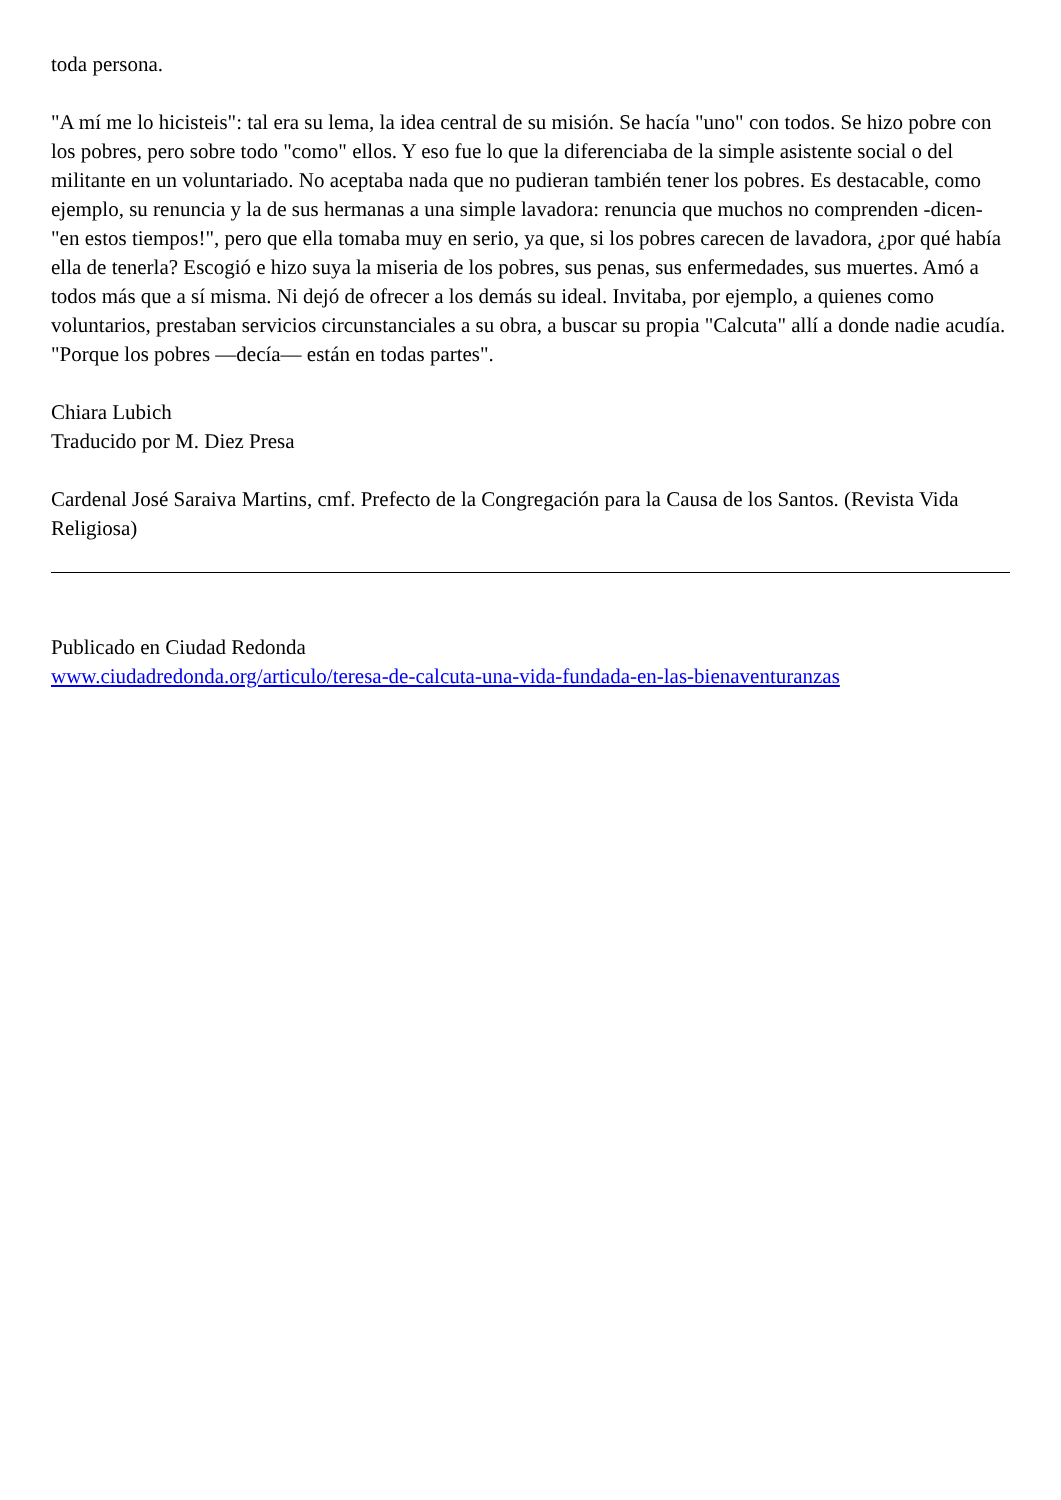toda persona.
"A mí me lo hicisteis": tal era su lema, la idea central de su misión. Se hacía "uno" con todos. Se hizo pobre con los pobres, pero sobre todo "como" ellos. Y eso fue lo que la diferenciaba de la simple asistente social o del militante en un voluntariado. No aceptaba nada que no pudieran también tener los pobres. Es destacable, como ejemplo, su renuncia y la de sus hermanas a una simple lavadora: renuncia que muchos no comprenden -dicen- "en estos tiempos!", pero que ella tomaba muy en serio, ya que, si los pobres carecen de lavadora, ¿por qué había ella de tenerla? Escogió e hizo suya la miseria de los pobres, sus penas, sus enfermedades, sus muertes. Amó a todos más que a sí misma. Ni dejó de ofrecer a los demás su ideal. Invitaba, por ejemplo, a quienes como voluntarios, prestaban servicios circunstanciales a su obra, a buscar su propia "Calcuta" allí a donde nadie acudía. "Porque los pobres —decía— están en todas partes".
Chiara Lubich
Traducido por M. Diez Presa
Cardenal José Saraiva Martins, cmf. Prefecto de la Congregación para la Causa de los Santos. (Revista Vida Religiosa)
Publicado en Ciudad Redonda
www.ciudadredonda.org/articulo/teresa-de-calcuta-una-vida-fundada-en-las-bienaventuranzas